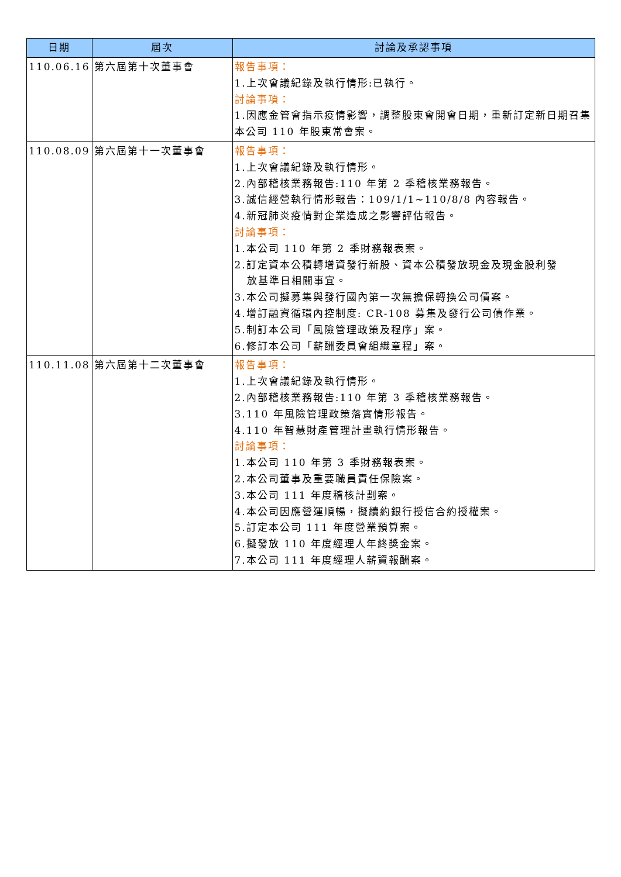| 日期 | 屆次 | 討論及承認事項 |
| --- | --- | --- |
| 110.06.16 | 第六屆第十次董事會 | 報告事項： 1.上次會議紀錄及執行情形:已執行。 討論事項： 1.因應金管會指示疫情影響，調整股東會開會日期，重新訂定新日期召集本公司 110 年股東常會案。 |
| 110.08.09 | 第六屆第十一次董事會 | 報告事項： 1.上次會議紀錄及執行情形。 2.內部稽核業務報告:110 年第 2 季稽核業務報告。 3.誠信經營執行情形報告：109/1/1~110/8/8 內容報告。 4.新冠肺炎疫情對企業造成之影響評估報告。 討論事項： 1.本公司 110 年第 2 季財務報表案。 2.訂定資本公積轉增資發行新股、資本公積發放現金及現金股利發 放基準日相關事宜。 3.本公司擬募集與發行國內第一次無擔保轉換公司債案。 4.增訂融資循環內控制度: CR-108 募集及發行公司債作業。 5.制訂本公司「風險管理政策及程序」案。 6.修訂本公司「薪酬委員會組織章程」案。 |
| 110.11.08 | 第六屆第十二次董事會 | 報告事項： 1.上次會議紀錄及執行情形。 2.內部稽核業務報告:110 年第 3 季稽核業務報告。 3.110 年風險管理政策落實情形報告。 4.110 年智慧財產管理計畫執行情形報告。 討論事項： 1.本公司 110 年第 3 季財務報表案。 2.本公司董事及重要職員責任保險案。 3.本公司 111 年度稽核計劃案。 4.本公司因應營運順暢，擬續約銀行授信合約授權案。 5.訂定本公司 111 年度營業預算案。 6.擬發放 110 年度經理人年終獎金案。 7.本公司 111 年度經理人薪資報酬案。 |